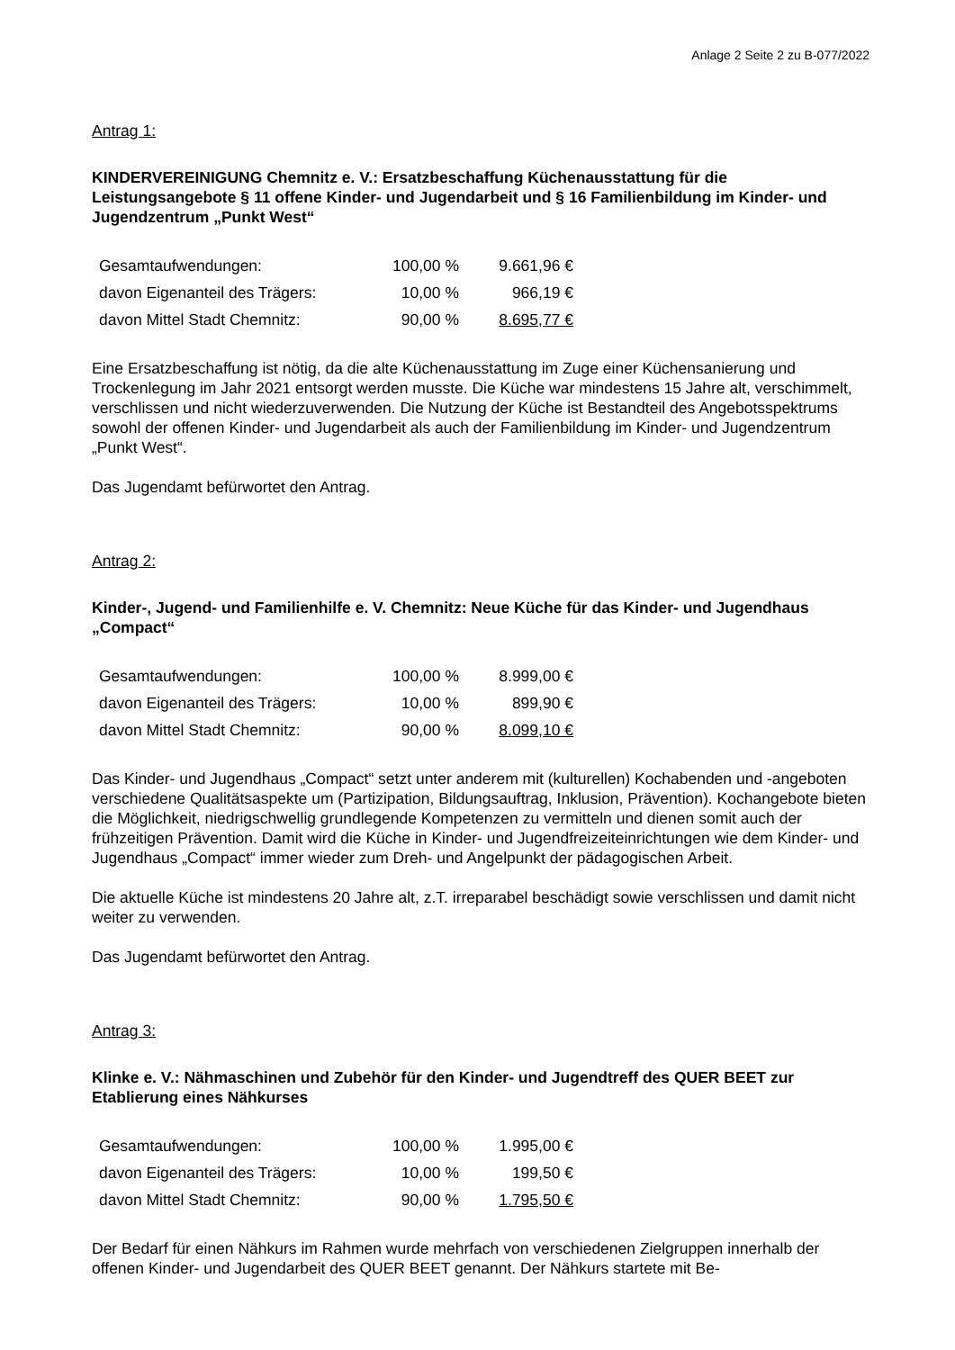Anlage 2 Seite 2 zu B-077/2022
Antrag 1:
KINDERVEREINIGUNG Chemnitz e. V.: Ersatzbeschaffung Küchenausstattung für die Leistungsangebote § 11 offene Kinder- und Jugendarbeit und § 16 Familienbildung im Kinder- und Jugendzentrum „Punkt West“
| Gesamtaufwendungen: | 100,00 % | 9.661,96 € |
| davon Eigenanteil des Trägers: | 10,00 % | 966,19 € |
| davon Mittel Stadt Chemnitz: | 90,00 % | 8.695,77 € |
Eine Ersatzbeschaffung ist nötig, da die alte Küchenausstattung im Zuge einer Küchensanierung und Trockenlegung im Jahr 2021 entsorgt werden musste. Die Küche war mindestens 15 Jahre alt, verschimmelt, verschlissen und nicht wiederzuverwenden. Die Nutzung der Küche ist Bestandteil des Angebotsspektrums sowohl der offenen Kinder- und Jugendarbeit als auch der Familienbildung im Kinder- und Jugendzentrum „Punkt West“.
Das Jugendamt befürwortet den Antrag.
Antrag 2:
Kinder-, Jugend- und Familienhilfe e. V. Chemnitz: Neue Küche für das Kinder- und Jugendhaus „Compact“
| Gesamtaufwendungen: | 100,00 % | 8.999,00 € |
| davon Eigenanteil des Trägers: | 10,00 % | 899,90 € |
| davon Mittel Stadt Chemnitz: | 90,00 % | 8.099,10 € |
Das Kinder- und Jugendhaus „Compact“ setzt unter anderem mit (kulturellen) Kochabenden und -angeboten verschiedene Qualitätsaspekte um (Partizipation, Bildungsauftrag, Inklusion, Prävention). Kochangebote bieten die Möglichkeit, niedrigschwellig grundlegende Kompetenzen zu vermitteln und dienen somit auch der frühzeitigen Prävention. Damit wird die Küche in Kinder- und Jugendfreizeiteinrichtungen wie dem Kinder- und Jugendhaus „Compact“ immer wieder zum Dreh- und Angelpunkt der pädagogischen Arbeit.
Die aktuelle Küche ist mindestens 20 Jahre alt, z.T. irreparabel beschädigt sowie verschlissen und damit nicht weiter zu verwenden.
Das Jugendamt befürwortet den Antrag.
Antrag 3:
Klinke e. V.: Nähmaschinen und Zubehör für den Kinder- und Jugendtreff des QUER BEET zur Etablierung eines Nähkurses
| Gesamtaufwendungen: | 100,00 % | 1.995,00 € |
| davon Eigenanteil des Trägers: | 10,00 % | 199,50 € |
| davon Mittel Stadt Chemnitz: | 90,00 % | 1.795,50 € |
Der Bedarf für einen Nähkurs im Rahmen wurde mehrfach von verschiedenen Zielgruppen innerhalb der offenen Kinder- und Jugendarbeit des QUER BEET genannt. Der Nähkurs startete mit Be-